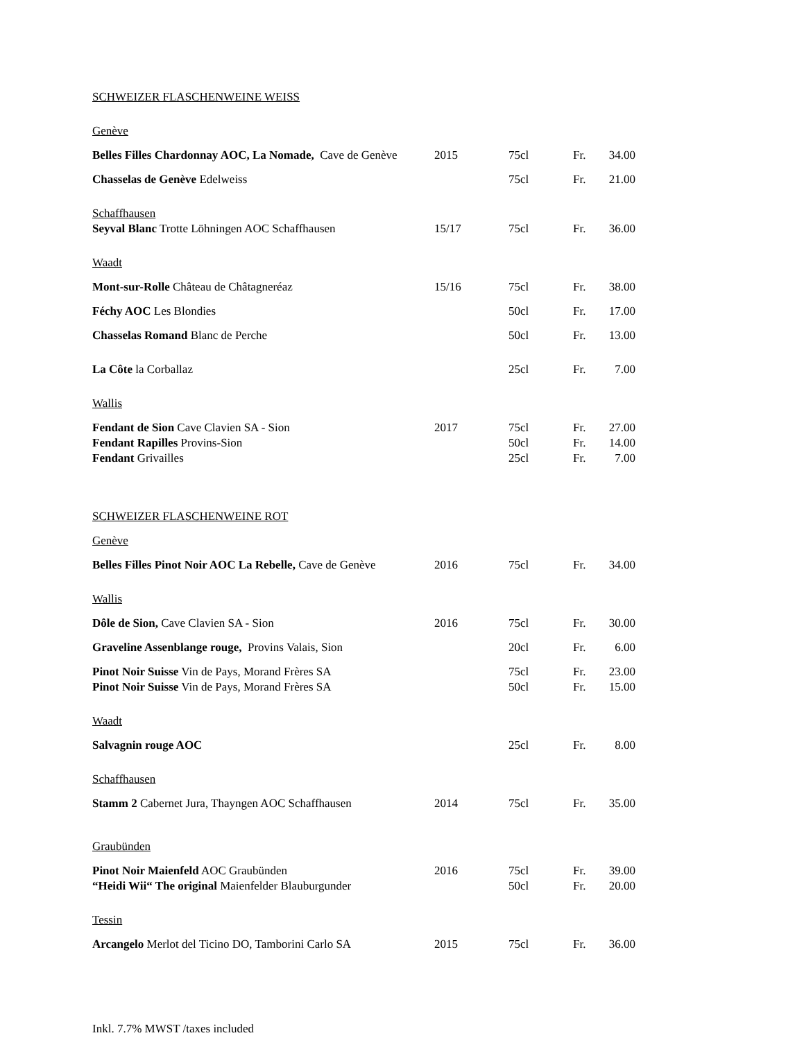| SCHWEIZER FLASCHENWEINE WEISS | | | | |
| Genève | | | | |
| Belles Filles Chardonnay AOC, La Nomade, Cave de Genève | 2015 | 75cl | Fr. | 34.00 |
| Chasselas de Genève Edelweiss | | 75cl | Fr. | 21.00 |
| Schaffhausen | | | | |
| Seyval Blanc Trotte Löhningen AOC Schaffhausen | 15/17 | 75cl | Fr. | 36.00 |
| Waadt | | | | |
| Mont-sur-Rolle Château de Châtagneréaz | 15/16 | 75cl | Fr. | 38.00 |
| Féchy AOC Les Blondies | | 50cl | Fr. | 17.00 |
| Chasselas Romand Blanc de Perche | | 50cl | Fr. | 13.00 |
| La Côte la Corballaz | | 25cl | Fr. | 7.00 |
| Wallis | | | | |
| Fendant de Sion Cave Clavien SA - Sion | 2017 | 75cl | Fr. | 27.00 |
| Fendant Rapilles Provins-Sion | | 50cl | Fr. | 14.00 |
| Fendant Grivailles | | 25cl | Fr. | 7.00 |
| SCHWEIZER FLASCHENWEINE ROT | | | | |
| Genève | | | | |
| Belles Filles Pinot Noir AOC La Rebelle, Cave de Genève | 2016 | 75cl | Fr. | 34.00 |
| Wallis | | | | |
| Dôle de Sion, Cave Clavien SA - Sion | 2016 | 75cl | Fr. | 30.00 |
| Graveline Assenblange rouge, Provins Valais, Sion | | 20cl | Fr. | 6.00 |
| Pinot Noir Suisse Vin de Pays, Morand Frères SA | | 75cl | Fr. | 23.00 |
| Pinot Noir Suisse Vin de Pays, Morand Frères SA | | 50cl | Fr. | 15.00 |
| Waadt | | | | |
| Salvagnin rouge AOC | | 25cl | Fr. | 8.00 |
| Schaffhausen | | | | |
| Stamm 2 Cabernet Jura, Thayngen AOC Schaffhausen | 2014 | 75cl | Fr. | 35.00 |
| Graubünden | | | | |
| Pinot Noir Maienfeld AOC Graubünden | 2016 | 75cl | Fr. | 39.00 |
| “Heidi Wii“ The original Maienfelder Blauburgunder | | 50cl | Fr. | 20.00 |
| Tessin | | | | |
| Arcangelo Merlot del Ticino DO, Tamborini Carlo SA | 2015 | 75cl | Fr. | 36.00 |
Inkl. 7.7% MWST /taxes included